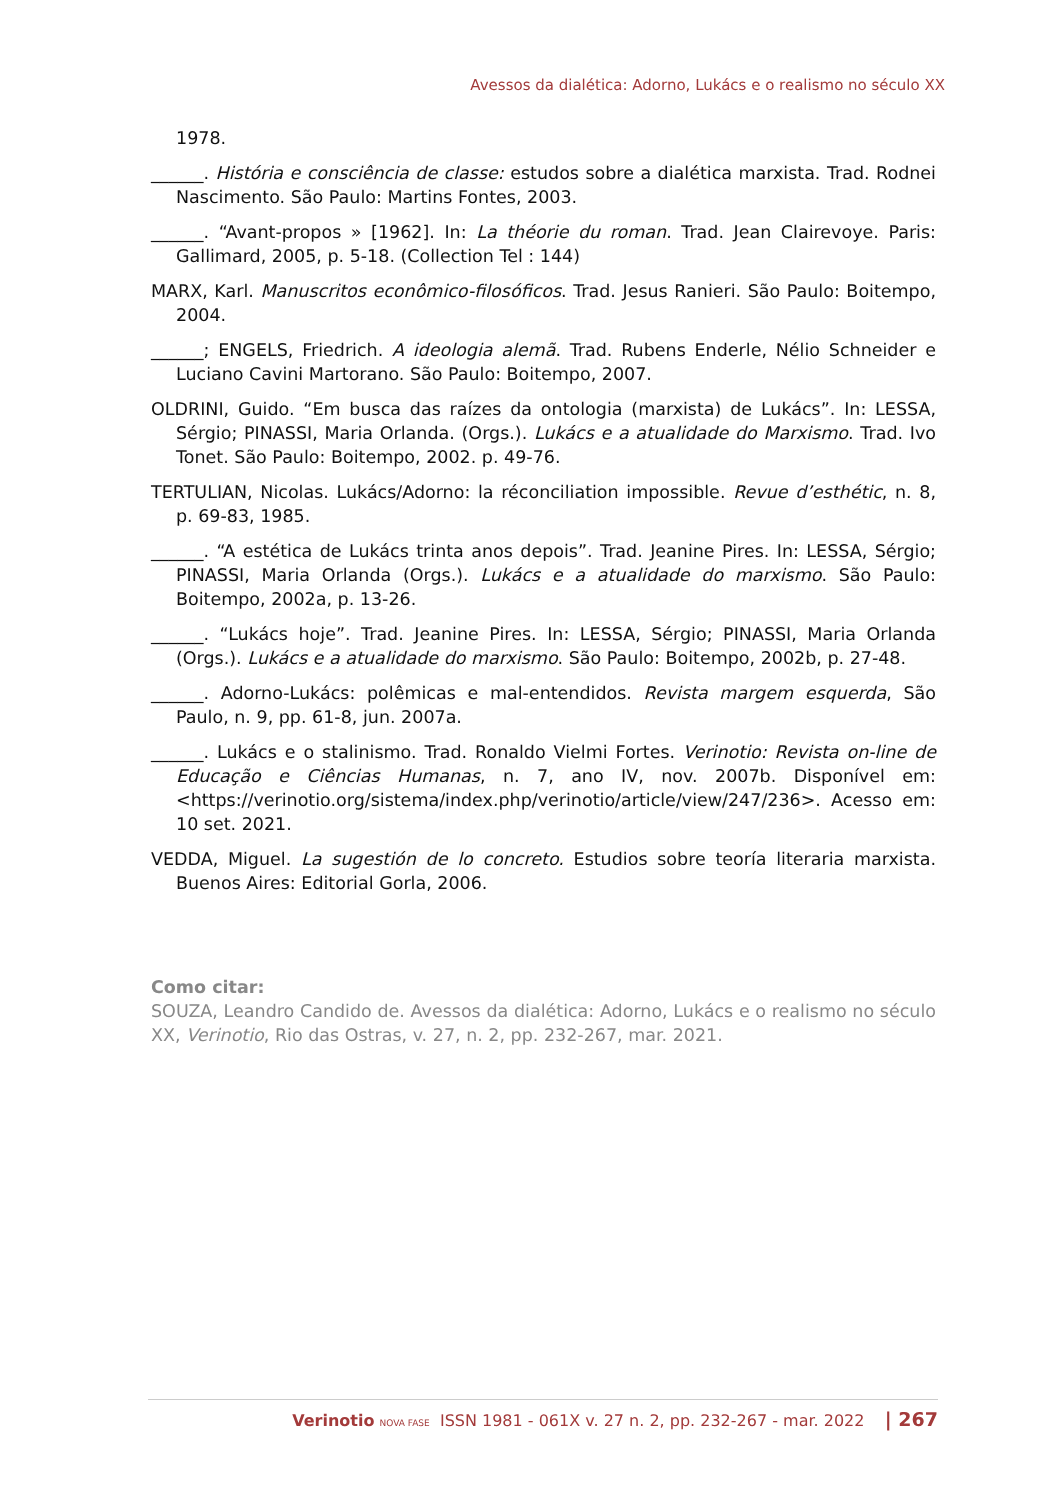Avessos da dialética: Adorno, Lukács e o realismo no século XX
1978.
______. História e consciência de classe: estudos sobre a dialética marxista. Trad. Rodnei Nascimento. São Paulo: Martins Fontes, 2003.
______. “Avant-propos » [1962]. In: La théorie du roman. Trad. Jean Clairevoye. Paris: Gallimard, 2005, p. 5-18. (Collection Tel : 144)
MARX, Karl. Manuscritos econômico-filosóficos. Trad. Jesus Ranieri. São Paulo: Boitempo, 2004.
______; ENGELS, Friedrich. A ideologia alemã. Trad. Rubens Enderle, Nélio Schneider e Luciano Cavini Martorano. São Paulo: Boitempo, 2007.
OLDRINI, Guido. “Em busca das raízes da ontologia (marxista) de Lukács”. In: LESSA, Sérgio; PINASSI, Maria Orlanda. (Orgs.). Lukács e a atualidade do Marxismo. Trad. Ivo Tonet. São Paulo: Boitempo, 2002. p. 49-76.
TERTULIAN, Nicolas. Lukács/Adorno: la réconciliation impossible. Revue d’esthétic, n. 8, p. 69-83, 1985.
______. “A estética de Lukács trinta anos depois”. Trad. Jeanine Pires. In: LESSA, Sérgio; PINASSI, Maria Orlanda (Orgs.). Lukács e a atualidade do marxismo. São Paulo: Boitempo, 2002a, p. 13-26.
______. “Lukács hoje”. Trad. Jeanine Pires. In: LESSA, Sérgio; PINASSI, Maria Orlanda (Orgs.). Lukács e a atualidade do marxismo. São Paulo: Boitempo, 2002b, p. 27-48.
______. Adorno-Lukács: polêmicas e mal-entendidos. Revista margem esquerda, São Paulo, n. 9, pp. 61-8, jun. 2007a.
______. Lukács e o stalinismo. Trad. Ronaldo Vielmi Fortes. Verinotio: Revista on-line de Educação e Ciências Humanas, n. 7, ano IV, nov. 2007b. Disponível em: <https://verinotio.org/sistema/index.php/verinotio/article/view/247/236>. Acesso em: 10 set. 2021.
VEDDA, Miguel. La sugestión de lo concreto. Estudios sobre teoría literaria marxista. Buenos Aires: Editorial Gorla, 2006.
Como citar:
SOUZA, Leandro Candido de. Avessos da dialética: Adorno, Lukács e o realismo no século XX, Verinotio, Rio das Ostras, v. 27, n. 2, pp. 232-267, mar. 2021.
Verinotio NOVA FASE ISSN 1981 - 061X v. 27 n. 2, pp. 232-267 - mar. 2022 | 267